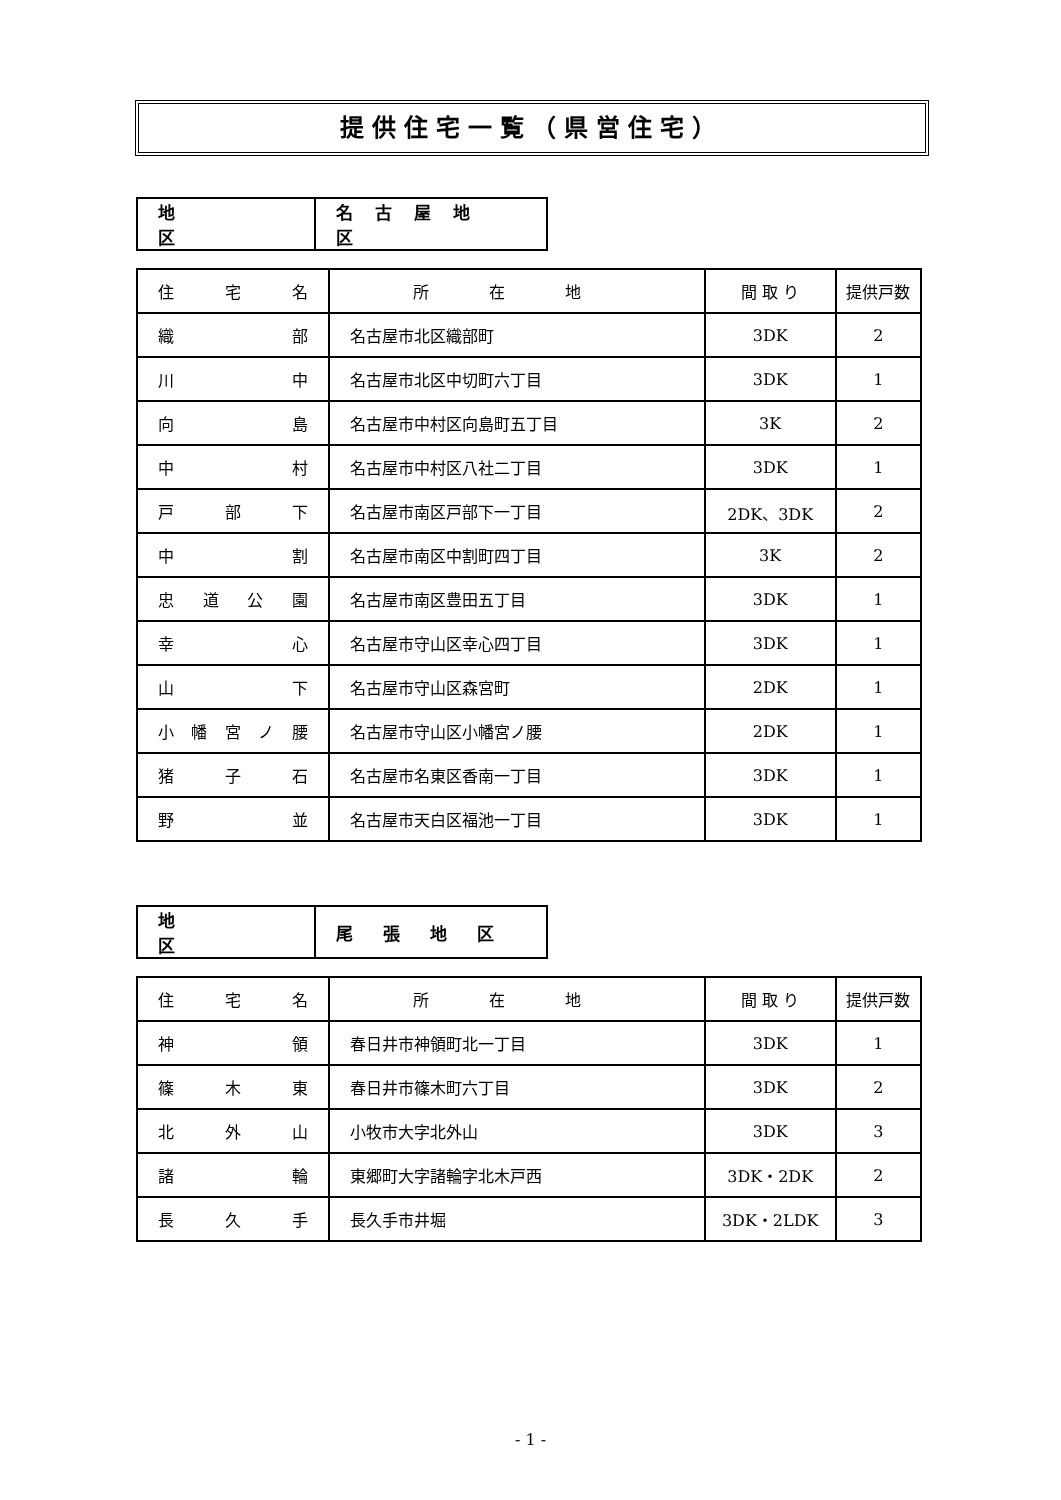提供住宅一覧（県営住宅）
| 地区 | 名古屋地区 |
| 住 宅 名 | 所在地 | 間 取 り | 提供戸数 |
| 織 部 | 名古屋市北区織部町 | 3DK | 2 |
| 川 中 | 名古屋市北区中切町六丁目 | 3DK | 1 |
| 向 島 | 名古屋市中村区向島町五丁目 | 3K | 2 |
| 中 村 | 名古屋市中村区八社二丁目 | 3DK | 1 |
| 戸 部 下 | 名古屋市南区戸部下一丁目 | 2DK、3DK | 2 |
| 中 割 | 名古屋市南区中割町四丁目 | 3K | 2 |
| 忠 道 公 園 | 名古屋市南区豊田五丁目 | 3DK | 1 |
| 幸 心 | 名古屋市守山区幸心四丁目 | 3DK | 1 |
| 山 下 | 名古屋市守山区森宮町 | 2DK | 1 |
| 小 幡 宮 ノ 腰 | 名古屋市守山区小幡宮ノ腰 | 2DK | 1 |
| 猪 子 石 | 名古屋市名東区香南一丁目 | 3DK | 1 |
| 野 並 | 名古屋市天白区福池一丁目 | 3DK | 1 |
| 地区 | 尾張地区 |
| 住 宅 名 | 所在地 | 間 取 り | 提供戸数 |
| 神 領 | 春日井市神領町北一丁目 | 3DK | 1 |
| 篠 木 東 | 春日井市篠木町六丁目 | 3DK | 2 |
| 北 外 山 | 小牧市大字北外山 | 3DK | 3 |
| 諸 輪 | 東郷町大字諸輪字北木戸西 | 3DK・2DK | 2 |
| 長 久 手 | 長久手市井堀 | 3DK・2LDK | 3 |
- 1 -